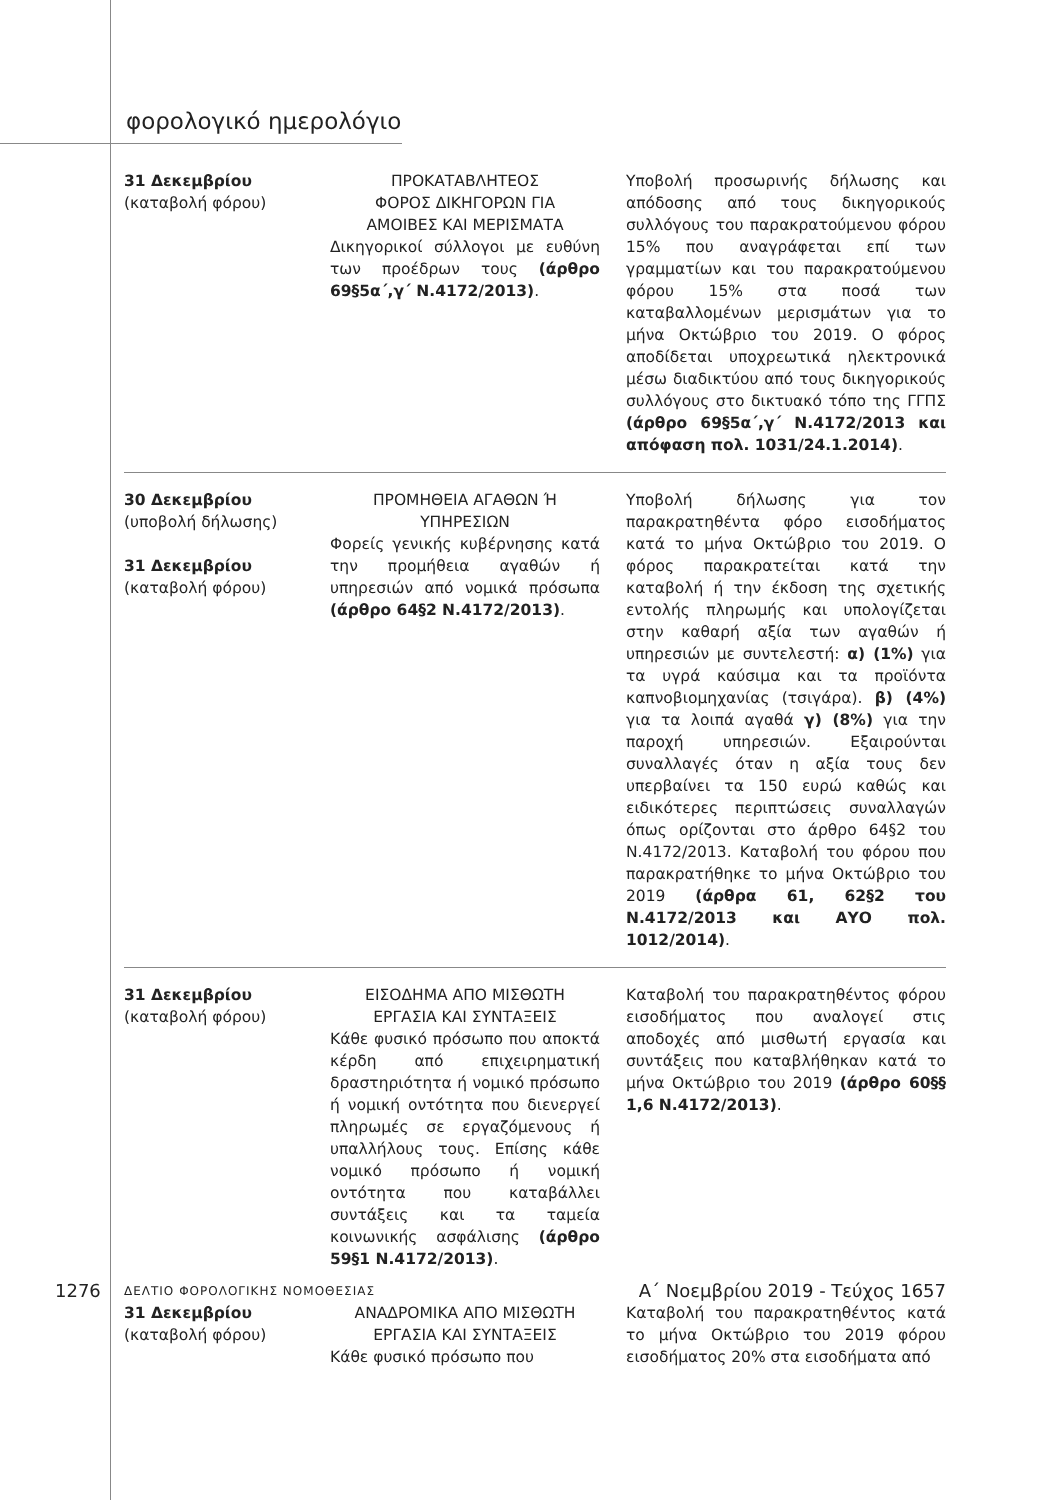φορολογικό ημερολόγιο
| 31 Δεκεμβρίου (καταβολή φόρου) | ΠΡΟΚΑΤΑΒΛΗΤΕΟΣ ΦΟΡΟΣ ΔΙΚΗΓΟΡΩΝ ΓΙΑ ΑΜΟΙΒΕΣ ΚΑΙ ΜΕΡΙΣΜΑΤΑ Δικηγορικοί σύλλογοι με ευθύνη των προέδρων τους (άρθρο 69§5α΄,γ΄ Ν.4172/2013) . | Υποβολή προσωρινής δήλωσης και απόδοσης από τους δικηγορικούς συλλόγους του παρακρατούμενου φόρου 15% που αναγράφεται επί των γραμματίων και του παρακρατούμενου φόρου 15% στα ποσά των καταβαλλομένων μερισμάτων για το μήνα Οκτώβριο του 2019. Ο φόρος αποδίδεται υποχρεωτικά ηλεκτρονικά μέσω διαδικτύου από τους δικηγορικούς συλλόγους στο δικτυακό τόπο της ΓΓΠΣ (άρθρο 69§5α΄,γ΄ Ν.4172/2013 και απόφαση πολ. 1031/24.1.2014) . |
| 30 Δεκεμβρίου (υποβολή δήλωσης) 31 Δεκεμβρίου (καταβολή φόρου) | ΠΡΟΜΗΘΕΙΑ ΑΓΑΘΩΝ Ή ΥΠΗΡΕΣΙΩΝ Φορείς γενικής κυβέρνησης κατά την προμήθεια αγαθών ή υπηρεσιών από νομικά πρόσωπα (άρθρο 64§2 Ν.4172/2013) . | Υποβολή δήλωσης για τον παρακρατηθέντα φόρο εισοδήματος κατά το μήνα Οκτώβριο του 2019. Ο φόρος παρακρατείται κατά την καταβολή ή την έκδοση της σχετικής εντολής πληρωμής και υπολογίζεται στην καθαρή αξία των αγαθών ή υπηρεσιών με συντελεστή: α) (1%) για τα υγρά καύσιμα και τα προϊόντα καπνοβιομηχανίας (τσιγάρα). β) (4%) για τα λοιπά αγαθά γ) (8%) για την παροχή υπηρεσιών. Εξαιρούνται συναλλαγές όταν η αξία τους δεν υπερβαίνει τα 150 ευρώ καθώς και ειδικότερες περιπτώσεις συναλλαγών όπως ορίζονται στο άρθρο 64§2 του Ν.4172/2013. Καταβολή του φόρου που παρακρατήθηκε το μήνα Οκτώβριο του 2019 (άρθρα 61, 62§2 του Ν.4172/2013 και ΑΥΟ πολ. 1012/2014) . |
| 31 Δεκεμβρίου (καταβολή φόρου) | ΕΙΣΟΔΗΜΑ ΑΠΟ ΜΙΣΘΩΤΗ ΕΡΓΑΣΙΑ ΚΑΙ ΣΥΝΤΑΞΕΙΣ Κάθε φυσικό πρόσωπο που αποκτά κέρδη από επιχειρηματική δραστηριότητα ή νομικό πρόσωπο ή νομική οντότητα που διενεργεί πληρωμές σε εργαζόμενους ή υπαλλήλους τους. Επίσης κάθε νομικό πρόσωπο ή νομική οντότητα που καταβάλλει συντάξεις και τα ταμεία κοινωνικής ασφάλισης (άρθρο 59§1 Ν.4172/2013) . | Καταβολή του παρακρατηθέντος φόρου εισοδήματος που αναλογεί στις αποδοχές από μισθωτή εργασία και συντάξεις που καταβλήθηκαν κατά το μήνα Οκτώβριο του 2019 (άρθρο 60§§ 1,6 Ν.4172/2013) . |
| 31 Δεκεμβρίου (καταβολή φόρου) | ΑΝΑΔΡΟΜΙΚΑ ΑΠΟ ΜΙΣΘΩΤΗ ΕΡΓΑΣΙΑ ΚΑΙ ΣΥΝΤΑΞΕΙΣ Κάθε φυσικό πρόσωπο που | Καταβολή του παρακρατηθέντος κατά το μήνα Οκτώβριο του 2019 φόρου εισοδήματος 20% στα εισοδήματα από |
1276 ΔΕΛΤΙΟ ΦΟΡΟΛΟΓΙΚΗΣ ΝΟΜΟΘΕΣΙΑΣ Α΄ Νοεμβρίου 2019 - Τεύχος 1657